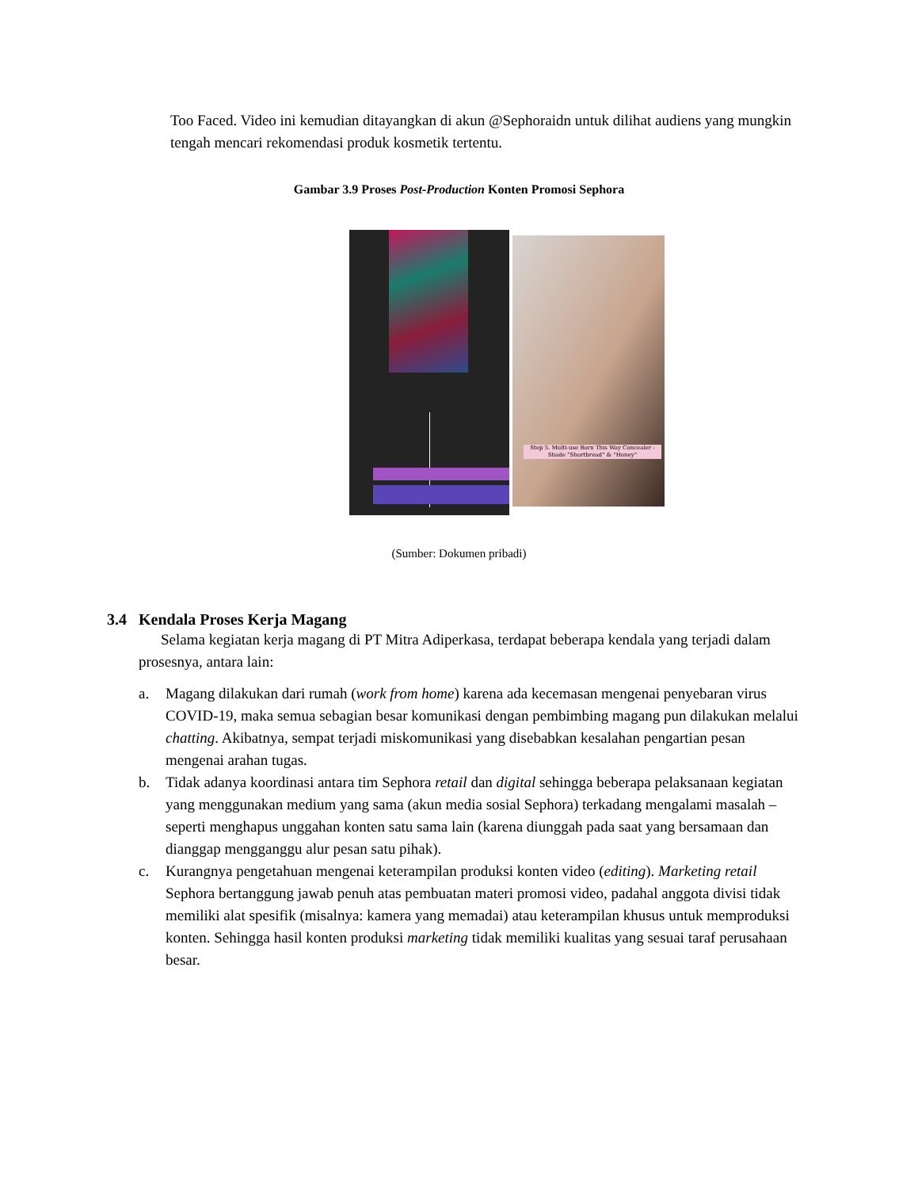Too Faced. Video ini kemudian ditayangkan di akun @Sephoraidn untuk dilihat audiens yang mungkin tengah mencari rekomendasi produk kosmetik tertentu.
Gambar 3.9 Proses Post-Production Konten Promosi Sephora
Step 5. Multi-use Born This Way Concealer - Shade “Shortbread” & “Honey”
(Sumber: Dokumen pribadi)
3.4 Kendala Proses Kerja Magang
Selama kegiatan kerja magang di PT Mitra Adiperkasa, terdapat beberapa kendala yang terjadi dalam prosesnya, antara lain:
a. Magang dilakukan dari rumah (work from home) karena ada kecemasan mengenai penyebaran virus COVID-19, maka semua sebagian besar komunikasi dengan pembimbing magang pun dilakukan melalui chatting. Akibatnya, sempat terjadi miskomunikasi yang disebabkan kesalahan pengartian pesan mengenai arahan tugas.
b. Tidak adanya koordinasi antara tim Sephora retail dan digital sehingga beberapa pelaksanaan kegiatan yang menggunakan medium yang sama (akun media sosial Sephora) terkadang mengalami masalah – seperti menghapus unggahan konten satu sama lain (karena diunggah pada saat yang bersamaan dan dianggap mengganggu alur pesan satu pihak).
c. Kurangnya pengetahuan mengenai keterampilan produksi konten video (editing). Marketing retail Sephora bertanggung jawab penuh atas pembuatan materi promosi video, padahal anggota divisi tidak memiliki alat spesifik (misalnya: kamera yang memadai) atau keterampilan khusus untuk memproduksi konten. Sehingga hasil konten produksi marketing tidak memiliki kualitas yang sesuai taraf perusahaan besar.